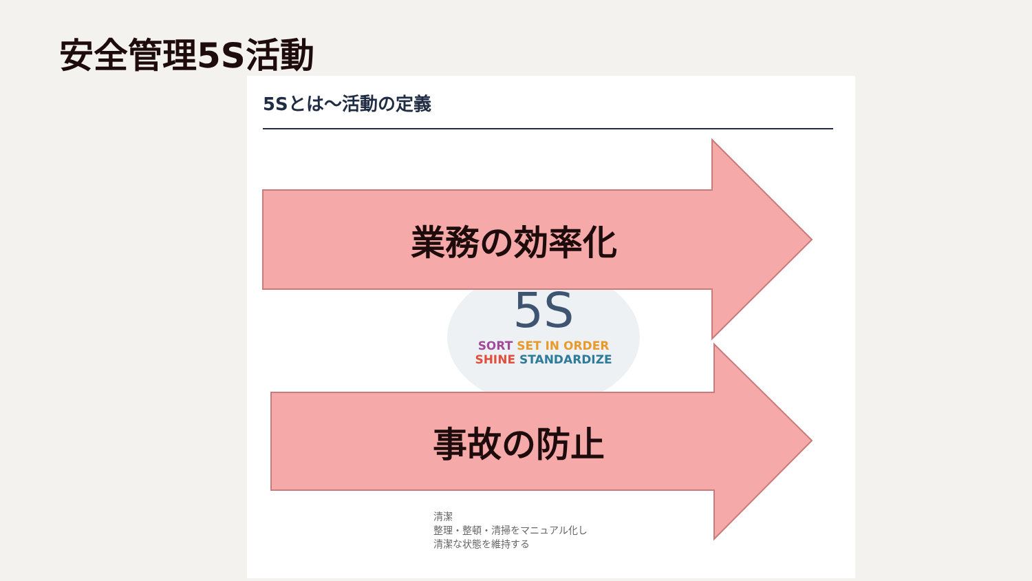安全管理5S活動
5Sとは～活動の定義
5S
SORT SET IN ORDER
SHINE STANDARDIZE
清潔
整理・整頓・清掃をマニュアル化し
清潔な状態を維持する
業務の効率化
事故の防止